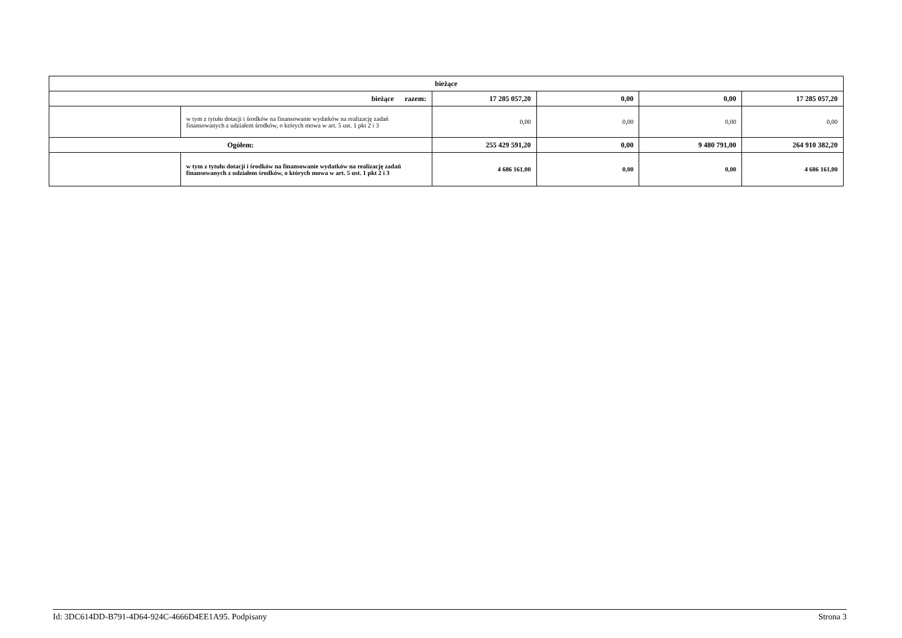| bieżące | | | | | |
| bieżące razem: | | 17 285 057,20 | 0,00 | 0,00 | 17 285 057,20 |
| | w tym z tytułu dotacji i środków na finansowanie wydatków na realizację zadań finansowanych z udziałem środków, o których mowa w art. 5 ust. 1 pkt 2 i 3 | 0,00 | 0,00 | 0,00 | 0,00 |
| Ogółem: | | 255 429 591,20 | 0,00 | 9 480 791,00 | 264 910 382,20 |
| | w tym z tytułu dotacji i środków na finansowanie wydatków na realizację zadań finansowanych z udziałem środków, o których mowa w art. 5 ust. 1 pkt 2 i 3 | 4 686 161,00 | 0,00 | 0,00 | 4 686 161,00 |
Id: 3DC614DD-B791-4D64-924C-4666D4EE1A95. Podpisany Strona 3